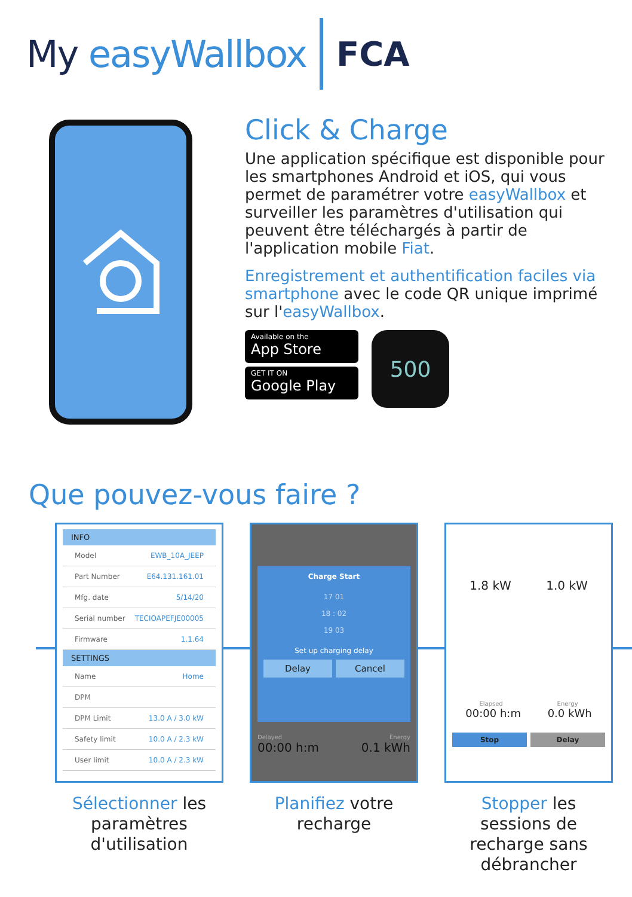My easyWallbox FCA
Click & Charge
Une application spécifique est disponible pour les smartphones Android et iOS, qui vous permet de paramétrer votre easyWallbox et surveiller les paramètres d'utilisation qui peuvent être téléchargés à partir de l'application mobile Fiat.
Enregistrement et authentification faciles via smartphone avec le code QR unique imprimé sur l'easyWallbox.
Available on the
App Store
GET IT ON
Google Play
500
Que pouvez-vous faire ?
INFO
Model EWB_10A_JEEP
Part Number E64.131.161.01
Mfg. date 5/14/20
Serial number TECIOAPEFJE00005
Firmware 1.1.64
SETTINGS
Name Home
DPM
DPM Limit 13.0 A / 3.0 kW
Safety limit 10.0 A / 2.3 kW
User limit 10.0 A / 2.3 kW
Sélectionner les paramètres d'utilisation
Charge Start
17 01
18 : 02
19 03
Set up charging delay
Delay Cancel
Delayed Energy
00:00 h:m 0.1 kWh
Planifiez votre recharge
1.8 kW 1.0 kW
Elapsed Energy
00:00 h:m 0.0 kWh
Stop Delay
Stopper les sessions de recharge sans débrancher